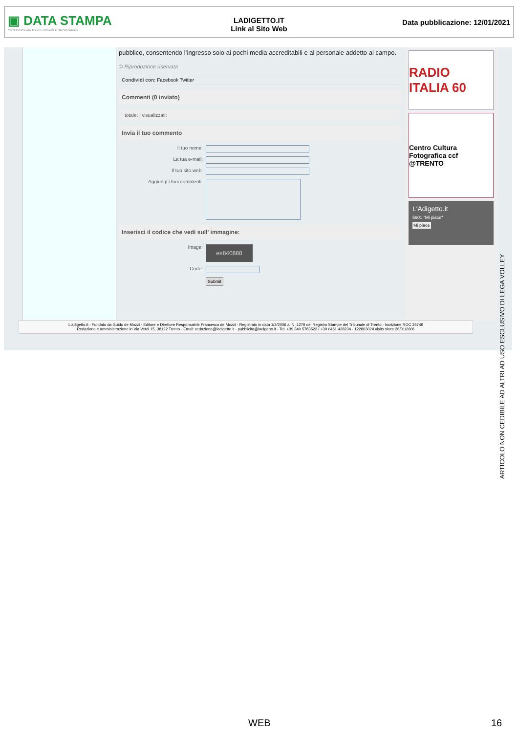▣ DATA STAMPA
MONITORAGGIO MEDIA, ANALISI E REPUTAZIONE
LADIGETTO.IT
Link al Sito Web
Data pubblicazione: 12/01/2021
pubblico, consentendo l’ingresso solo ai pochi media accreditabili e al personale addetto al campo.
© Riproduzione riservata
Condividi con: Facebook Twitter
Commenti (0 inviato)
totale: | visualizzati:
Invia il tuo commento
Il tuo nome:
La tua e-mail:
Il tuo sito web:
Aggiungi i tuoi commenti:
Inserisci il codice che vedi sull' immagine:
Image:
ee840888
Code:
Submit
RADIO ITALIA 60
Centro Cultura Fotografica ccf @TRENTO
L'Adigetto.it
5601 "Mi piace"
Mi piace
L'adigetto.it - Fondato da Guido de Mozzi - Editore e Direttore Responsabile Francesco de Mozzi - Registrato in data 1/2/2006 al N. 1279 del Registro Stampe del Tribunale di Trento - Iscrizione ROC 25749
Redazione e amministrazione in Via Verdi 15, 38122 Trento - Email: redazione@ladigetto.it - pubblicita@ladigetto.it - Tel. +39 340 5783522 / +39 0461 438234 - 122803024 visits since 26/01/2006
ARTICOLO NON CEDIBILE AD ALTRI AD USO ESCLUSIVO DI LEGA VOLLEY
WEB 16